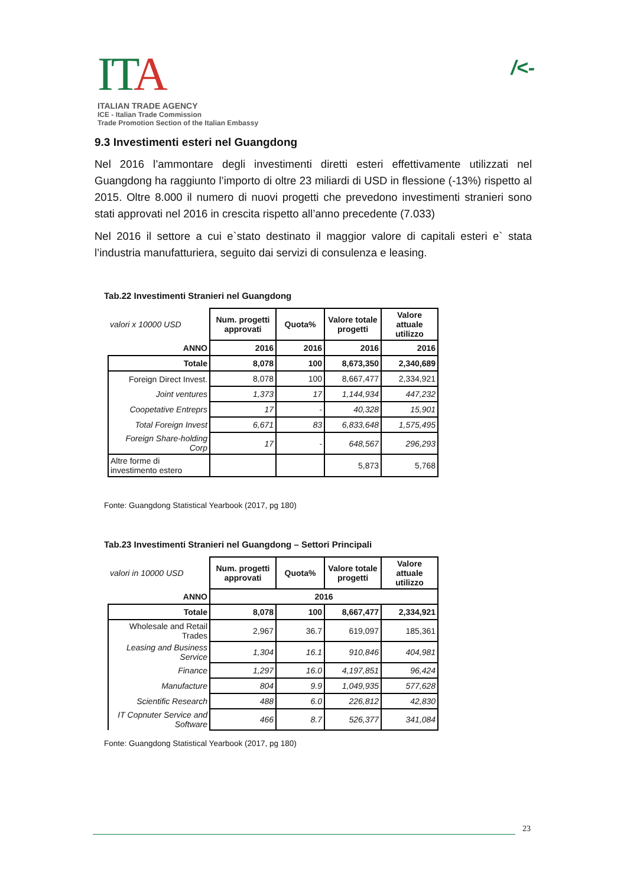ITA
ITALIAN TRADE AGENCY
ICE - Italian Trade Commission
Trade Promotion Section of the Italian Embassy
/<-
9.3 Investimenti esteri nel Guangdong
Nel 2016 l’ammontare degli investimenti diretti esteri effettivamente utilizzati nel Guangdong ha raggiunto l’importo di oltre 23 miliardi di USD in flessione (-13%) rispetto al 2015. Oltre 8.000 il numero di nuovi progetti che prevedono investimenti stranieri sono stati approvati nel 2016 in crescita rispetto all’anno precedente (7.033)
Nel 2016 il settore a cui e`stato destinato il maggior valore di capitali esteri e` stata l’industria manufatturiera, seguito dai servizi di consulenza e leasing.
Tab.22 Investimenti Stranieri nel Guangdong
| valori x 10000 USD | Num. progetti approvati | Quota% | Valore totale progetti | Valore attuale utilizzo |
| ANNO | 2016 | 2016 | 2016 | 2016 |
| Totale | 8,078 | 100 | 8,673,350 | 2,340,689 |
| Foreign Direct Invest. | 8,078 | 100 | 8,667,477 | 2,334,921 |
| Joint ventures | 1,373 | 17 | 1,144,934 | 447,232 |
| Coopetative Entreprs | 17 | - | 40,328 | 15,901 |
| Total Foreign Invest | 6,671 | 83 | 6,833,648 | 1,575,495 |
| Foreign Share-holding Corp | 17 | - | 648,567 | 296,293 |
| Altre forme di investimento estero | | | 5,873 | 5,768 |
Fonte: Guangdong Statistical Yearbook (2017, pg 180)
Tab.23 Investimenti Stranieri nel Guangdong – Settori Principali
| valori in 10000 USD | Num. progetti approvati | Quota% | Valore totale progetti | Valore attuale utilizzo |
| ANNO | 2016 | | | |
| Totale | 8,078 | 100 | 8,667,477 | 2,334,921 |
| Wholesale and Retail Trades | 2,967 | 36.7 | 619,097 | 185,361 |
| Leasing and Business Service | 1,304 | 16.1 | 910,846 | 404,981 |
| Finance | 1,297 | 16.0 | 4,197,851 | 96,424 |
| Manufacture | 804 | 9.9 | 1,049,935 | 577,628 |
| Scientific Research | 488 | 6.0 | 226,812 | 42,830 |
| IT Copnuter Service and Software | 466 | 8.7 | 526,377 | 341,084 |
Fonte: Guangdong Statistical Yearbook (2017, pg 180)
23